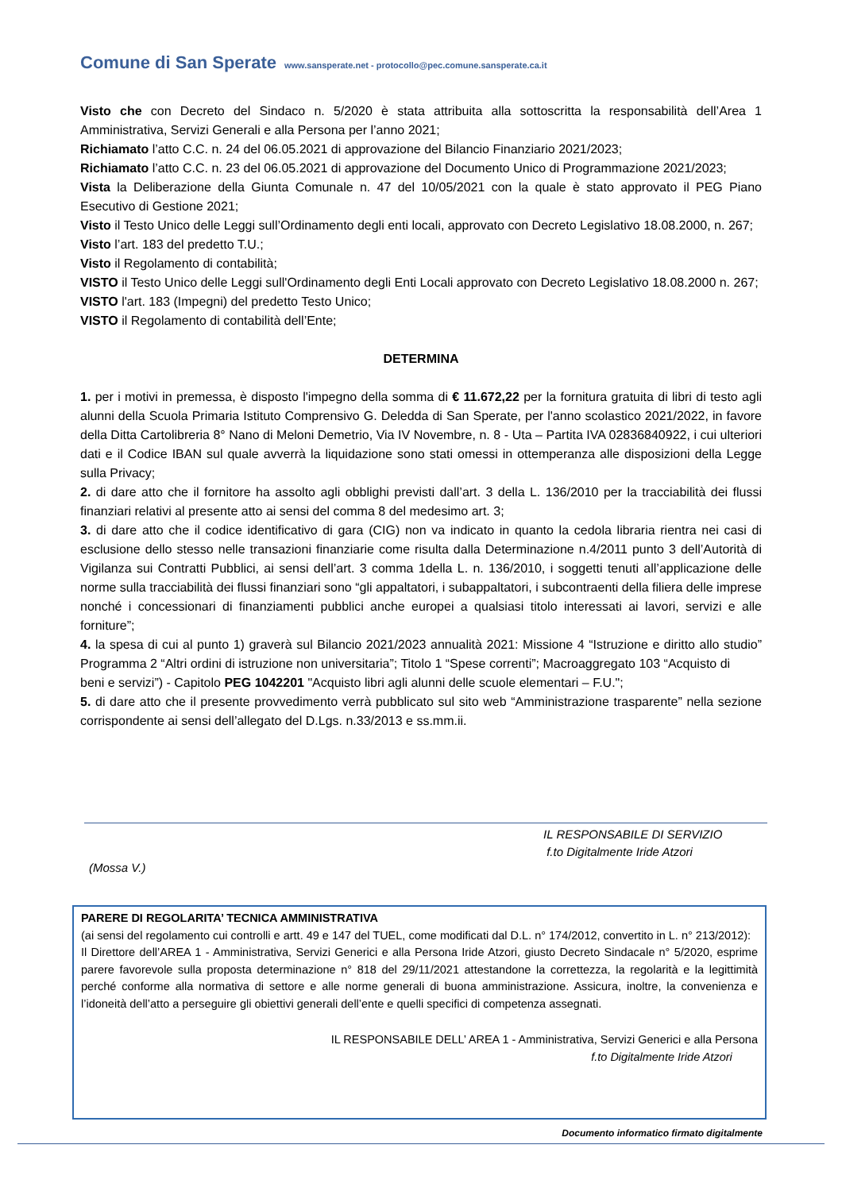Comune di San Sperate www.sansperate.net - protocollo@pec.comune.sansperate.ca.it
Visto che con Decreto del Sindaco n. 5/2020 è stata attribuita alla sottoscritta la responsabilità dell’Area 1 Amministrativa, Servizi Generali e alla Persona per l’anno 2021;
Richiamato l’atto C.C. n. 24 del 06.05.2021 di approvazione del Bilancio Finanziario 2021/2023;
Richiamato l’atto C.C. n. 23 del 06.05.2021 di approvazione del Documento Unico di Programmazione 2021/2023;
Vista la Deliberazione della Giunta Comunale n. 47 del 10/05/2021 con la quale è stato approvato il PEG Piano Esecutivo di Gestione 2021;
Visto il Testo Unico delle Leggi sull’Ordinamento degli enti locali, approvato con Decreto Legislativo 18.08.2000, n. 267;
Visto l’art. 183 del predetto T.U.;
Visto il Regolamento di contabilità;
VISTO il Testo Unico delle Leggi sull'Ordinamento degli Enti Locali approvato con Decreto Legislativo 18.08.2000 n. 267;
VISTO l'art. 183 (Impegni) del predetto Testo Unico;
VISTO il Regolamento di contabilità dell’Ente;
DETERMINA
1. per i motivi in premessa, è disposto l'impegno della somma di € 11.672,22 per la fornitura gratuita di libri di testo agli alunni della Scuola Primaria Istituto Comprensivo G. Deledda di San Sperate, per l'anno scolastico 2021/2022, in favore della Ditta Cartolibreria 8° Nano di Meloni Demetrio, Via IV Novembre, n. 8 - Uta – Partita IVA 02836840922, i cui ulteriori dati e il Codice IBAN sul quale avverrà la liquidazione sono stati omessi in ottemperanza alle disposizioni della Legge sulla Privacy;
2. di dare atto che il fornitore ha assolto agli obblighi previsti dall’art. 3 della L. 136/2010 per la tracciabilità dei flussi finanziari relativi al presente atto ai sensi del comma 8 del medesimo art. 3;
3. di dare atto che il codice identificativo di gara (CIG) non va indicato in quanto la cedola libraria rientra nei casi di esclusione dello stesso nelle transazioni finanziarie come risulta dalla Determinazione n.4/2011 punto 3 dell’Autorità di Vigilanza sui Contratti Pubblici, ai sensi dell’art. 3 comma 1della L. n. 136/2010, i soggetti tenuti all’applicazione delle norme sulla tracciabilità dei flussi finanziari sono “gli appaltatori, i subappaltatori, i subcontraenti della filiera delle imprese nonché i concessionari di finanziamenti pubblici anche europei a qualsiasi titolo interessati ai lavori, servizi e alle forniture”;
4. la spesa di cui al punto 1) graverà sul Bilancio 2021/2023 annualità 2021: Missione 4 “Istruzione e diritto allo studio” Programma 2 “Altri ordini di istruzione non universitaria”; Titolo 1 “Spese correnti”; Macroaggregato 103 “Acquisto di
beni e servizi”) - Capitolo PEG 1042201 "Acquisto libri agli alunni delle scuole elementari – F.U.";
5. di dare atto che il presente provvedimento verrà pubblicato sul sito web “Amministrazione trasparente” nella sezione corrispondente ai sensi dell’allegato del D.Lgs. n.33/2013 e ss.mm.ii.
IL RESPONSABILE DI SERVIZIO
f.to Digitalmente Iride Atzori
(Mossa V.)
PARERE DI REGOLARITA’ TECNICA AMMINISTRATIVA
(ai sensi del regolamento cui controlli e artt. 49 e 147 del TUEL, come modificati dal D.L. n° 174/2012, convertito in L. n° 213/2012):
Il Direttore dell’AREA 1 - Amministrativa, Servizi Generici e alla Persona Iride Atzori, giusto Decreto Sindacale n° 5/2020, esprime parere favorevole sulla proposta determinazione n° 818 del 29/11/2021 attestandone la correttezza, la regolarità e la legittimità perché conforme alla normativa di settore e alle norme generali di buona amministrazione. Assicura, inoltre, la convenienza e l’idoneità dell’atto a perseguire gli obiettivi generali dell’ente e quelli specifici di competenza assegnati.
IL RESPONSABILE DELL’ AREA 1 - Amministrativa, Servizi Generici e alla Persona
f.to Digitalmente Iride Atzori
Documento informatico firmato digitalmente